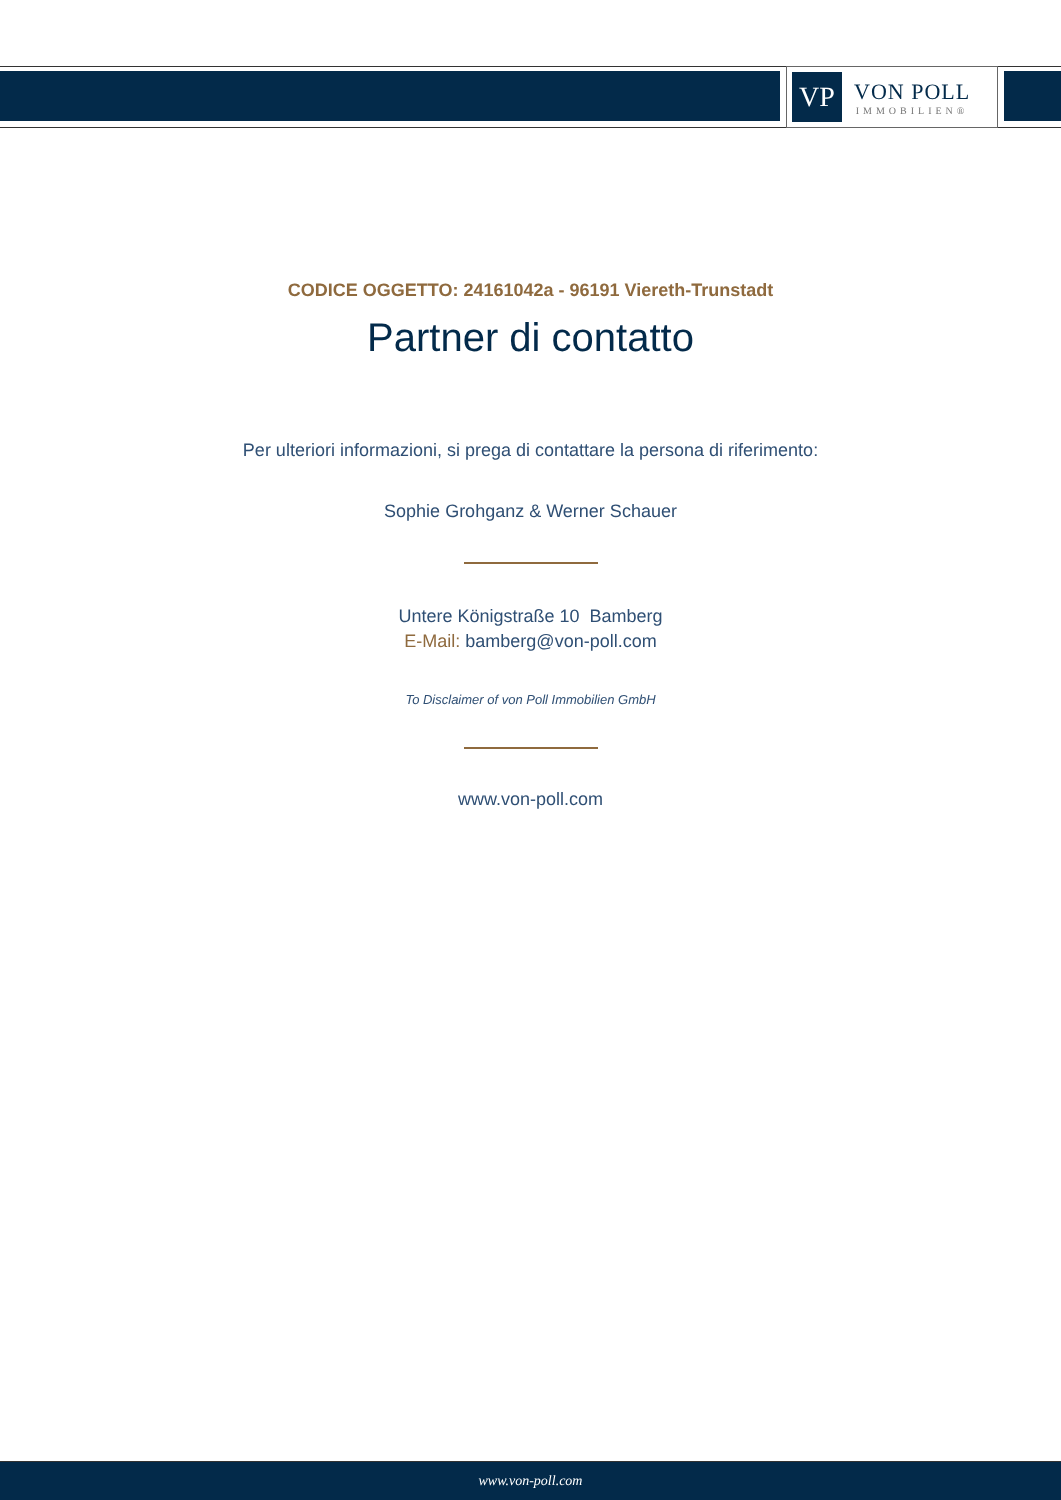VP
VON POLL
IMMOBILIEN®
CODICE OGGETTO: 24161042a - 96191 Viereth-Trunstadt
Partner di contatto
Per ulteriori informazioni, si prega di contattare la persona di riferimento:
Sophie Grohganz & Werner Schauer
Untere Königstraße 10 Bamberg
E-Mail: bamberg@von-poll.com
To Disclaimer of von Poll Immobilien GmbH
www.von-poll.com
www.von-poll.com